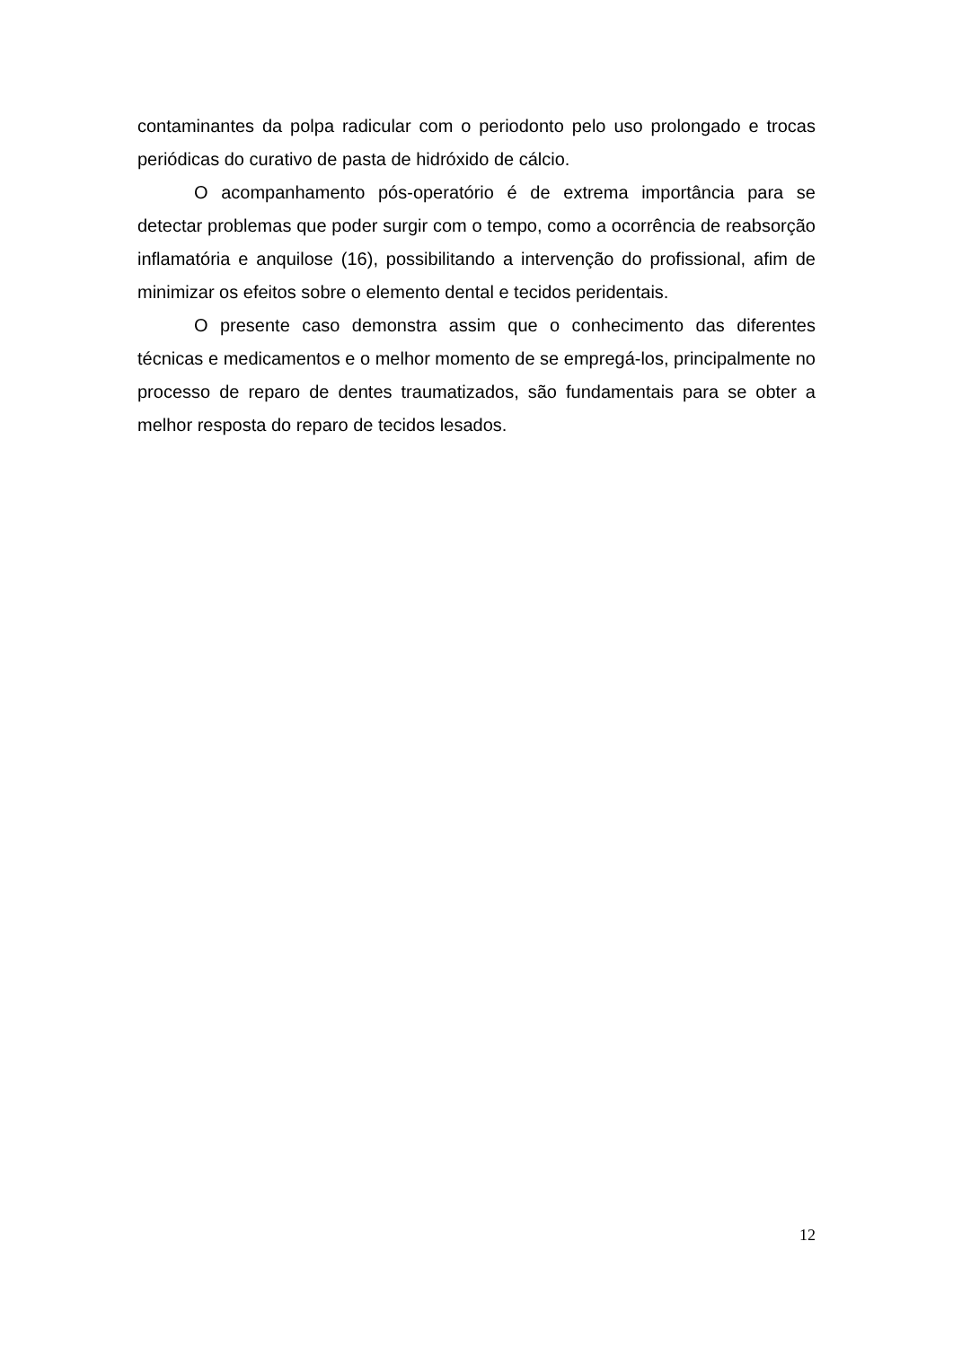contaminantes da polpa radicular com o periodonto pelo uso prolongado e trocas periódicas do curativo de pasta de hidróxido de cálcio.
O acompanhamento pós-operatório é de extrema importância para se detectar problemas que poder surgir com o tempo, como a ocorrência de reabsorção inflamatória e anquilose (16), possibilitando a intervenção do profissional, afim de minimizar os efeitos sobre o elemento dental e tecidos peridentais.
O presente caso demonstra assim que o conhecimento das diferentes técnicas e medicamentos e o melhor momento de se empregá-los, principalmente no processo de reparo de dentes traumatizados, são fundamentais para se obter a melhor resposta do reparo de tecidos lesados.
12